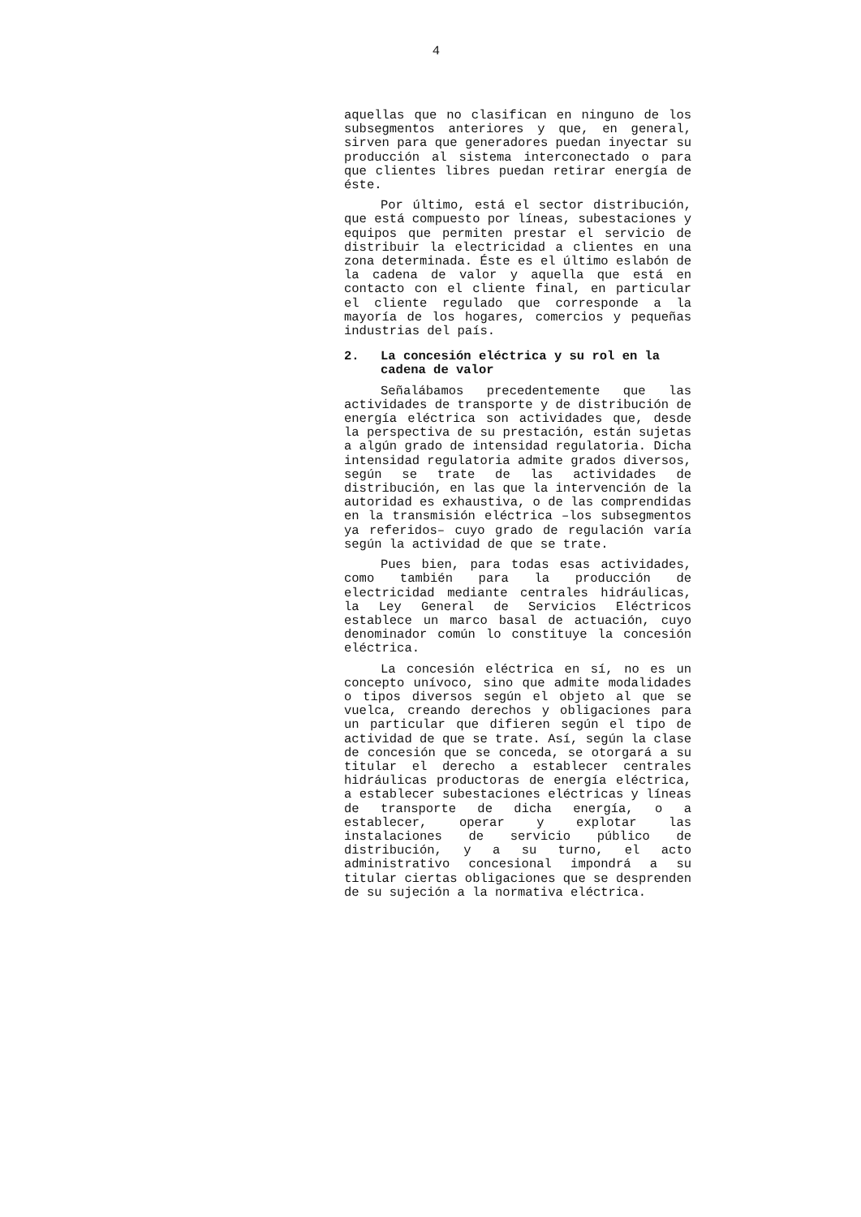4
aquellas que no clasifican en ninguno de los subsegmentos anteriores y que, en general, sirven para que generadores puedan inyectar su producción al sistema interconectado o para que clientes libres puedan retirar energía de éste.
Por último, está el sector distribución, que está compuesto por líneas, subestaciones y equipos que permiten prestar el servicio de distribuir la electricidad a clientes en una zona determinada. Éste es el último eslabón de la cadena de valor y aquella que está en contacto con el cliente final, en particular el cliente regulado que corresponde a la mayoría de los hogares, comercios y pequeñas industrias del país.
2. La concesión eléctrica y su rol en la cadena de valor
Señalábamos precedentemente que las actividades de transporte y de distribución de energía eléctrica son actividades que, desde la perspectiva de su prestación, están sujetas a algún grado de intensidad regulatoria. Dicha intensidad regulatoria admite grados diversos, según se trate de las actividades de distribución, en las que la intervención de la autoridad es exhaustiva, o de las comprendidas en la transmisión eléctrica –los subsegmentos ya referidos– cuyo grado de regulación varía según la actividad de que se trate.
Pues bien, para todas esas actividades, como también para la producción de electricidad mediante centrales hidráulicas, la Ley General de Servicios Eléctricos establece un marco basal de actuación, cuyo denominador común lo constituye la concesión eléctrica.
La concesión eléctrica en sí, no es un concepto unívoco, sino que admite modalidades o tipos diversos según el objeto al que se vuelca, creando derechos y obligaciones para un particular que difieren según el tipo de actividad de que se trate. Así, según la clase de concesión que se conceda, se otorgará a su titular el derecho a establecer centrales hidráulicas productoras de energía eléctrica, a establecer subestaciones eléctricas y líneas de transporte de dicha energía, o a establecer, operar y explotar las instalaciones de servicio público de distribución, y a su turno, el acto administrativo concesional impondrá a su titular ciertas obligaciones que se desprenden de su sujeción a la normativa eléctrica.